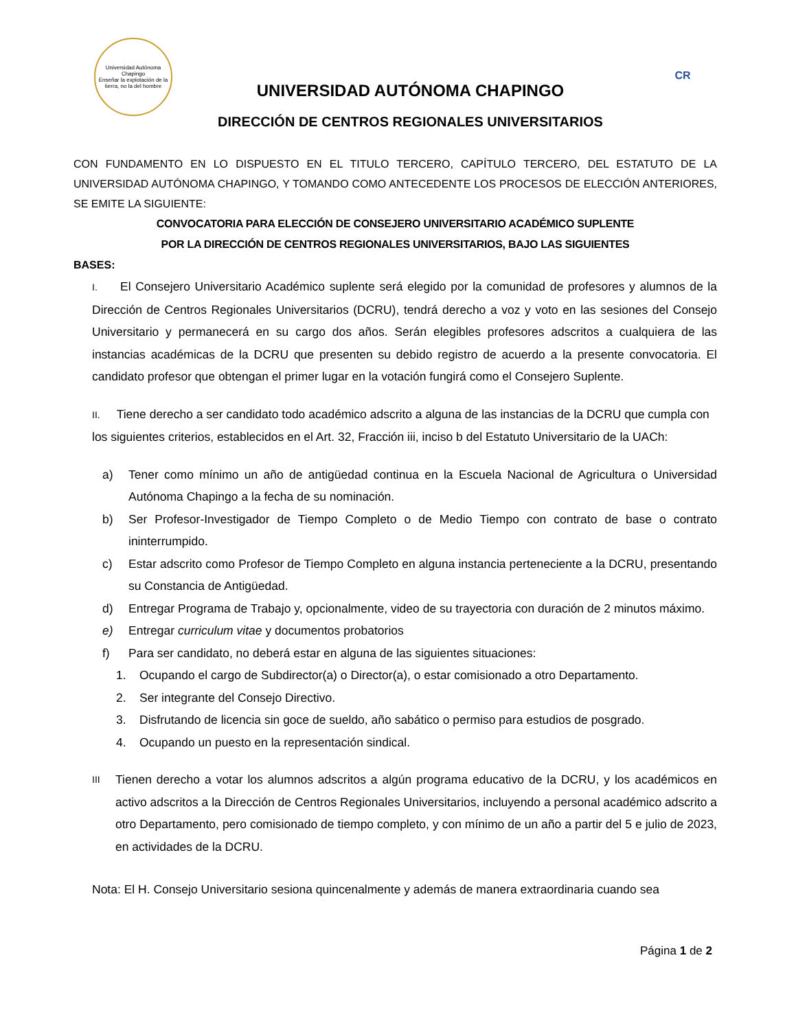Universidad Autónoma Chapingo
Enseñar la explotación de la tierra, no la del hombre
UNIVERSIDAD AUTÓNOMA CHAPINGO
DIRECCIÓN DE CENTROS REGIONALES UNIVERSITARIOS
CR
CON FUNDAMENTO EN LO DISPUESTO EN EL TITULO TERCERO, CAPÍTULO TERCERO, DEL ESTATUTO DE LA UNIVERSIDAD AUTÓNOMA CHAPINGO, Y TOMANDO COMO ANTECEDENTE LOS PROCESOS DE ELECCIÓN ANTERIORES, SE EMITE LA SIGUIENTE:
CONVOCATORIA PARA ELECCIÓN DE CONSEJERO UNIVERSITARIO ACADÉMICO SUPLENTE
POR LA DIRECCIÓN DE CENTROS REGIONALES UNIVERSITARIOS, BAJO LAS SIGUIENTES
BASES:
I. El Consejero Universitario Académico suplente será elegido por la comunidad de profesores y alumnos de la Dirección de Centros Regionales Universitarios (DCRU), tendrá derecho a voz y voto en las sesiones del Consejo Universitario y permanecerá en su cargo dos años. Serán elegibles profesores adscritos a cualquiera de las instancias académicas de la DCRU que presenten su debido registro de acuerdo a la presente convocatoria. El candidato profesor que obtengan el primer lugar en la votación fungirá como el Consejero Suplente.
II. Tiene derecho a ser candidato todo académico adscrito a alguna de las instancias de la DCRU que cumpla con los siguientes criterios, establecidos en el Art. 32, Fracción iii, inciso b del Estatuto Universitario de la UACh:
a) Tener como mínimo un año de antigüedad continua en la Escuela Nacional de Agricultura o Universidad Autónoma Chapingo a la fecha de su nominación.
b) Ser Profesor-Investigador de Tiempo Completo o de Medio Tiempo con contrato de base o contrato ininterrumpido.
c) Estar adscrito como Profesor de Tiempo Completo en alguna instancia perteneciente a la DCRU, presentando su Constancia de Antigüedad.
d) Entregar Programa de Trabajo y, opcionalmente, video de su trayectoria con duración de 2 minutos máximo.
e) Entregar curriculum vitae y documentos probatorios
f) Para ser candidato, no deberá estar en alguna de las siguientes situaciones:
1. Ocupando el cargo de Subdirector(a) o Director(a), o estar comisionado a otro Departamento.
2. Ser integrante del Consejo Directivo.
3. Disfrutando de licencia sin goce de sueldo, año sabático o permiso para estudios de posgrado.
4. Ocupando un puesto en la representación sindical.
III Tienen derecho a votar los alumnos adscritos a algún programa educativo de la DCRU, y los académicos en activo adscritos a la Dirección de Centros Regionales Universitarios, incluyendo a personal académico adscrito a otro Departamento, pero comisionado de tiempo completo, y con mínimo de un año a partir del 5 e julio de 2023, en actividades de la DCRU.
Nota: El H. Consejo Universitario sesiona quincenalmente y además de manera extraordinaria cuando sea
Página 1 de 2